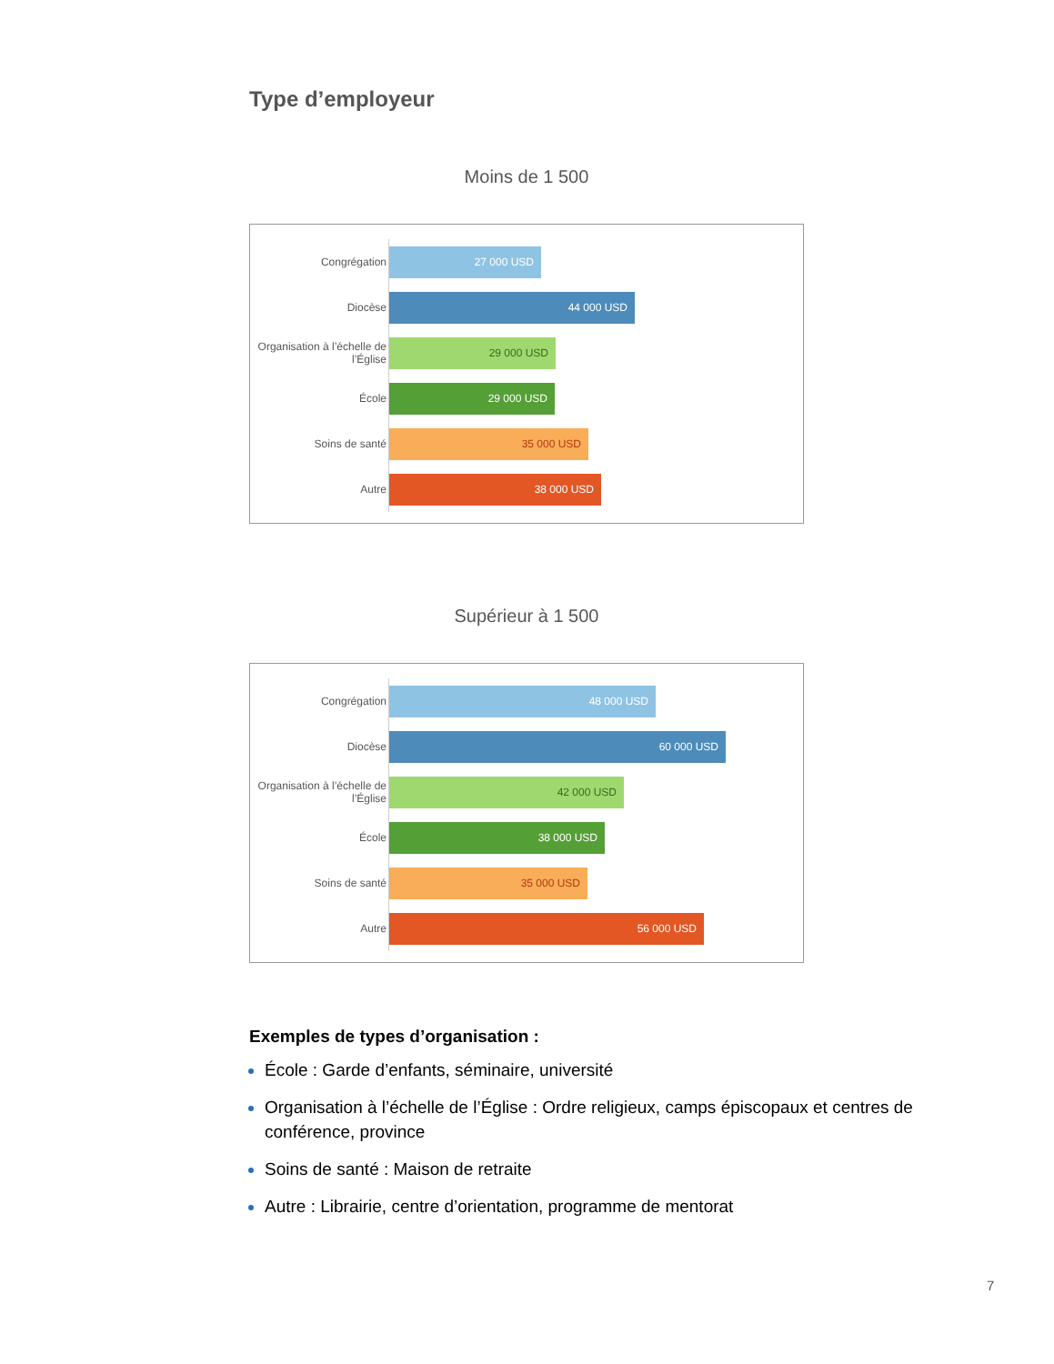Type d’employeur
Moins de 1 500
Congrégation
27 000 USD
Diocèse
44 000 USD
Organisation à l’échelle de l’Église
29 000 USD
École
29 000 USD
Soins de santé
35 000 USD
Autre
38 000 USD
Supérieur à 1 500
Congrégation
48 000 USD
Diocèse
60 000 USD
Organisation à l’échelle de l’Église
42 000 USD
École
38 000 USD
Soins de santé
35 000 USD
Autre
56 000 USD
Exemples de types d’organisation :
École : Garde d’enfants, séminaire, université
Organisation à l’échelle de l’Église : Ordre religieux, camps épiscopaux et centres de conférence, province
Soins de santé : Maison de retraite
Autre : Librairie, centre d’orientation, programme de mentorat
7